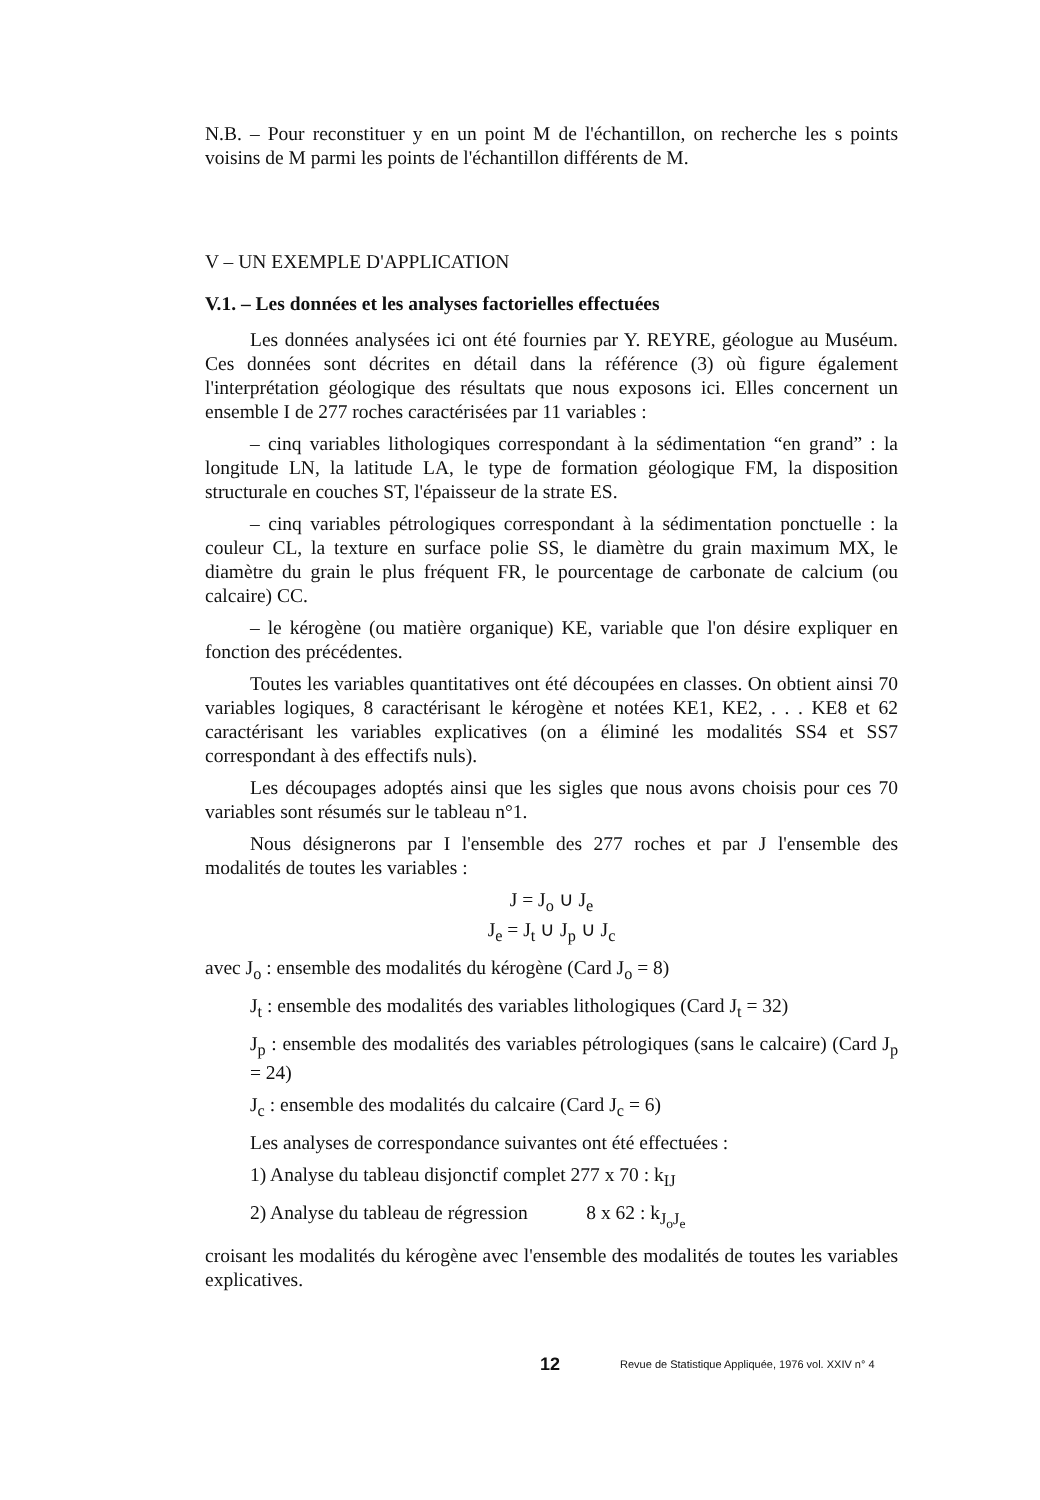N.B. – Pour reconstituer y en un point M de l'échantillon, on recherche les s points voisins de M parmi les points de l'échantillon différents de M.
V – UN EXEMPLE D'APPLICATION
V.1. – Les données et les analyses factorielles effectuées
Les données analysées ici ont été fournies par Y. REYRE, géologue au Muséum. Ces données sont décrites en détail dans la référence (3) où figure également l'interprétation géologique des résultats que nous exposons ici. Elles concernent un ensemble I de 277 roches caractérisées par 11 variables :
– cinq variables lithologiques correspondant à la sédimentation “en grand” : la longitude LN, la latitude LA, le type de formation géologique FM, la disposition structurale en couches ST, l'épaisseur de la strate ES.
– cinq variables pétrologiques correspondant à la sédimentation ponctuelle : la couleur CL, la texture en surface polie SS, le diamètre du grain maximum MX, le diamètre du grain le plus fréquent FR, le pourcentage de carbonate de calcium (ou calcaire) CC.
– le kérogène (ou matière organique) KE, variable que l'on désire expliquer en fonction des précédentes.
Toutes les variables quantitatives ont été découpées en classes. On obtient ainsi 70 variables logiques, 8 caractérisant le kérogène et notées KE1, KE2, . . . KE8 et 62 caractérisant les variables explicatives (on a éliminé les modalités SS4 et SS7 correspondant à des effectifs nuls).
Les découpages adoptés ainsi que les sigles que nous avons choisis pour ces 70 variables sont résumés sur le tableau n°1.
Nous désignerons par I l'ensemble des 277 roches et par J l'ensemble des modalités de toutes les variables :
J = J<sub>o</sub> ∪ J<sub>e</sub>
J<sub>e</sub> = J<sub>t</sub> ∪ J<sub>p</sub> ∪ J<sub>c</sub>
avec J<sub>o</sub> : ensemble des modalités du kérogène (Card J<sub>o</sub> = 8)
J<sub>t</sub> : ensemble des modalités des variables lithologiques (Card J<sub>t</sub> = 32)
J<sub>p</sub> : ensemble des modalités des variables pétrologiques (sans le calcaire) (Card J<sub>p</sub> = 24)
J<sub>c</sub> : ensemble des modalités du calcaire (Card J<sub>c</sub> = 6)
Les analyses de correspondance suivantes ont été effectuées :
1) Analyse du tableau disjonctif complet 277 x 70 : k<sub>IJ</sub>
2) Analyse du tableau de régression 8 x 62 : k<sub>J<sub>o</sub>J<sub>e</sub></sub>
croisant les modalités du kérogène avec l'ensemble des modalités de toutes les variables explicatives.
12 Revue de Statistique Appliquée, 1976 vol. XXIV n° 4